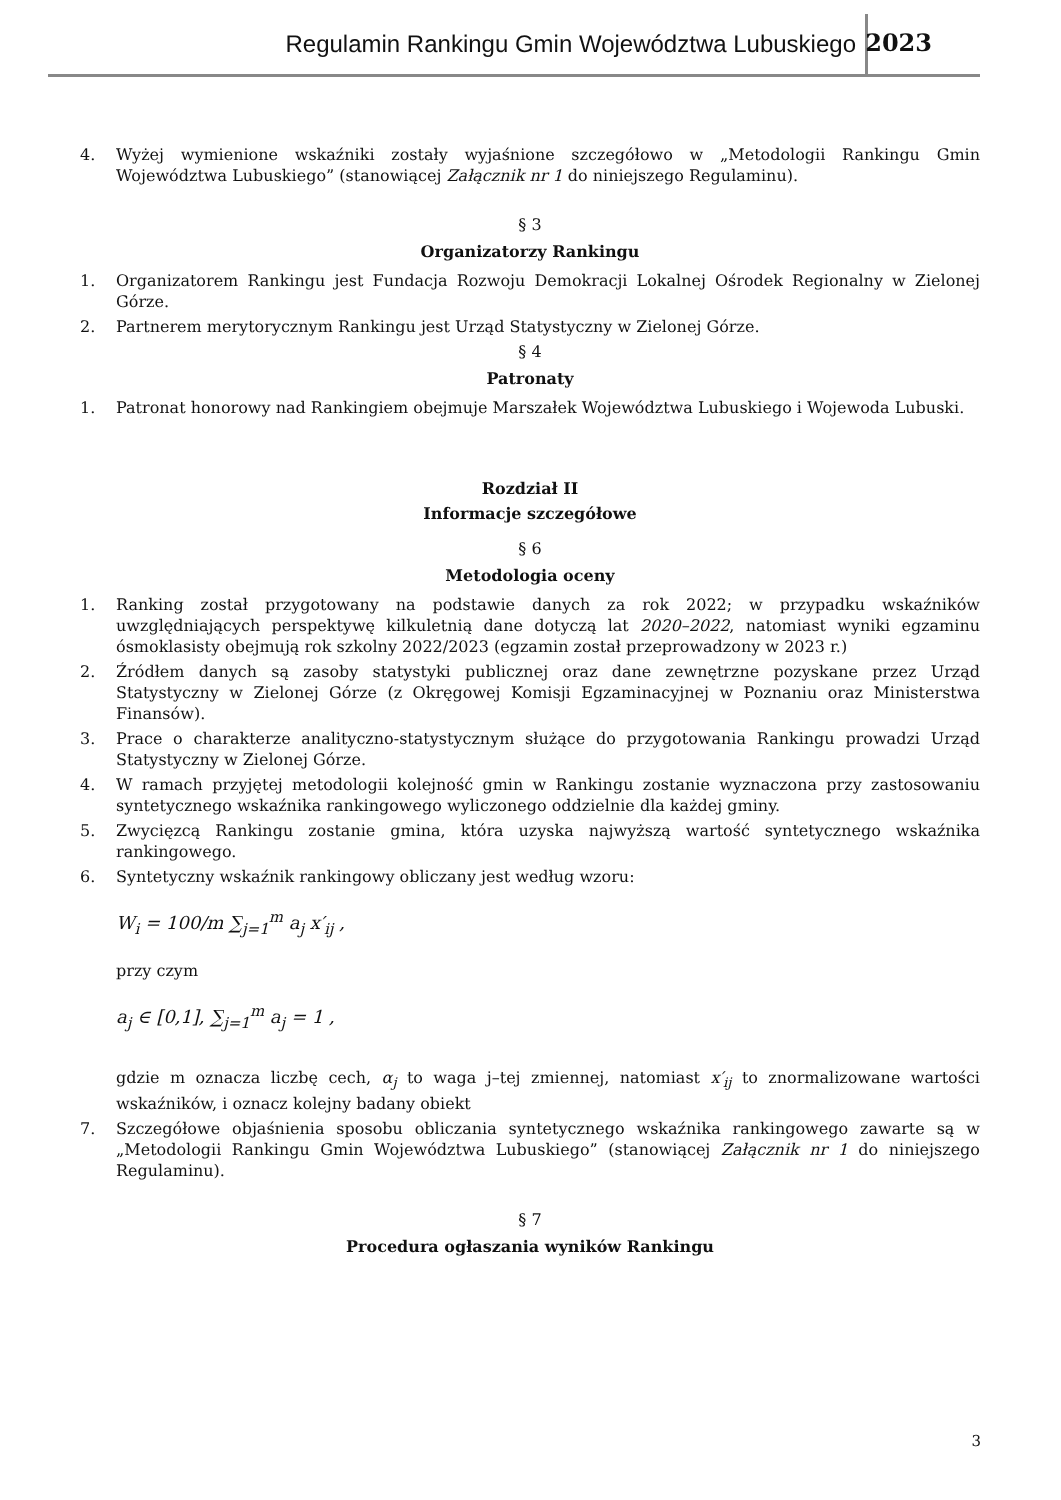Regulamin Rankingu Gmin Województwa Lubuskiego
2023
4. Wyżej wymienione wskaźniki zostały wyjaśnione szczegółowo w „Metodologii Rankingu Gmin Województwa Lubuskiego” (stanowiącej Załącznik nr 1 do niniejszego Regulaminu).
§ 3
Organizatorzy Rankingu
1. Organizatorem Rankingu jest Fundacja Rozwoju Demokracji Lokalnej Ośrodek Regionalny w Zielonej Górze.
2. Partnerem merytorycznym Rankingu jest Urząd Statystyczny w Zielonej Górze.
§ 4
Patronaty
1. Patronat honorowy nad Rankingiem obejmuje Marszałek Województwa Lubuskiego i Wojewoda Lubuski.
Rozdział II
Informacje szczegółowe
§ 6
Metodologia oceny
1. Ranking został przygotowany na podstawie danych za rok 2022; w przypadku wskaźników uwzględniających perspektywę kilkuletnią dane dotyczą lat 2020–2022, natomiast wyniki egzaminu ósmoklasisty obejmują rok szkolny 2022/2023 (egzamin został przeprowadzony w 2023 r.)
2. Źródłem danych są zasoby statystyki publicznej oraz dane zewnętrzne pozyskane przez Urząd Statystyczny w Zielonej Górze (z Okręgowej Komisji Egzaminacyjnej w Poznaniu oraz Ministerstwa Finansów).
3. Prace o charakterze analityczno-statystycznym służące do przygotowania Rankingu prowadzi Urząd Statystyczny w Zielonej Górze.
4. W ramach przyjętej metodologii kolejność gmin w Rankingu zostanie wyznaczona przy zastosowaniu syntetycznego wskaźnika rankingowego wyliczonego oddzielnie dla każdej gminy.
5. Zwycięzcą Rankingu zostanie gmina, która uzyska najwyższą wartość syntetycznego wskaźnika rankingowego.
6. Syntetyczny wskaźnik rankingowy obliczany jest według wzoru:
W<sub>i</sub> = 100/m ∑<sub>j=1</sub><sup>m</sup> a<sub>j</sub> x′<sub>ij</sub> ,
przy czym
a<sub>j</sub> ∈ [0,1], ∑<sub>j=1</sub><sup>m</sup> a<sub>j</sub> = 1 ,
gdzie m oznacza liczbę cech, α<sub>j</sub> to waga j–tej zmiennej, natomiast x′<sub>ij</sub> to znormalizowane wartości wskaźników, i oznacz kolejny badany obiekt
7. Szczegółowe objaśnienia sposobu obliczania syntetycznego wskaźnika rankingowego zawarte są w „Metodologii Rankingu Gmin Województwa Lubuskiego” (stanowiącej Załącznik nr 1 do niniejszego Regulaminu).
§ 7
Procedura ogłaszania wyników Rankingu
3